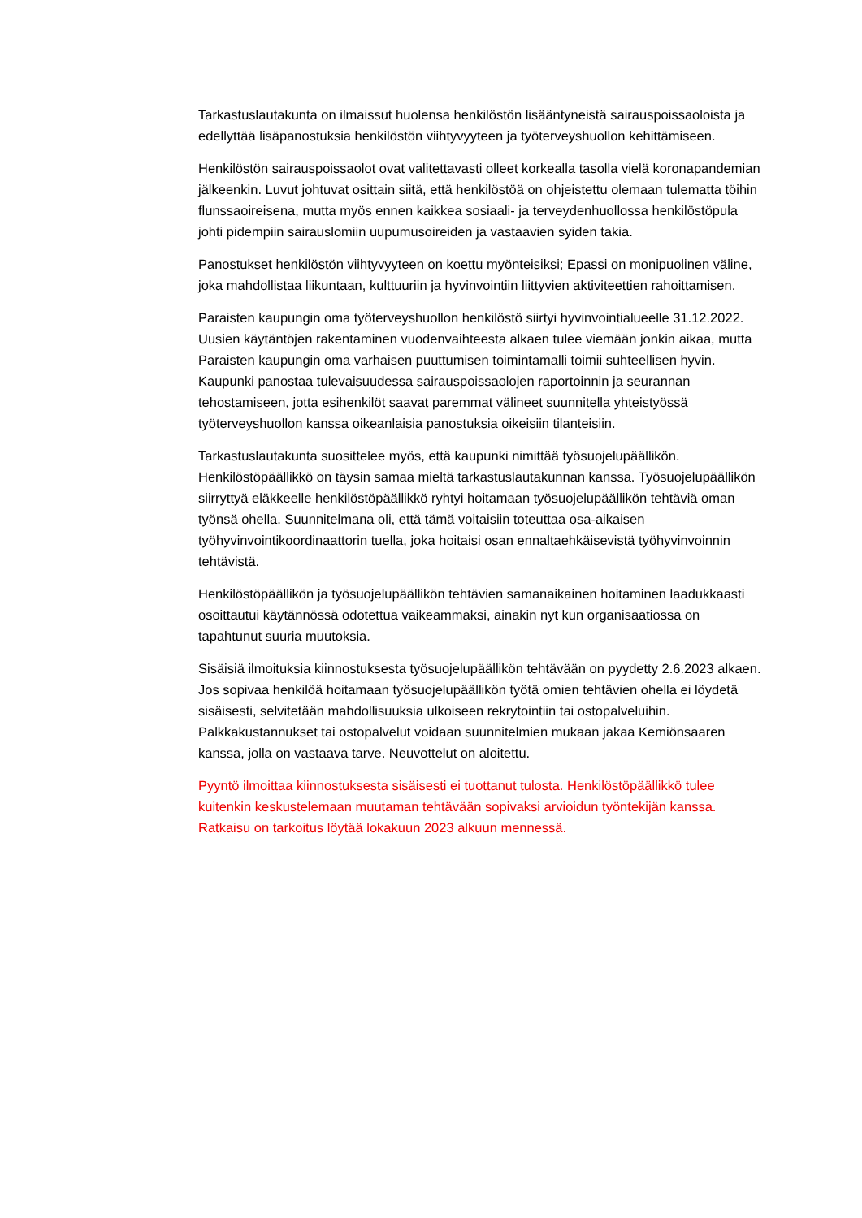Tarkastuslautakunta on ilmaissut huolensa henkilöstön lisääntyneistä sairauspoissaoloista ja edellyttää lisäpanostuksia henkilöstön viihtyvyyteen ja työterveyshuollon kehittämiseen.
Henkilöstön sairauspoissaolot ovat valitettavasti olleet korkealla tasolla vielä koronapandemian jälkeenkin. Luvut johtuvat osittain siitä, että henkilöstöä on ohjeistettu olemaan tulematta töihin flunssaoireisena, mutta myös ennen kaikkea sosiaali- ja terveydenhuollossa henkilöstöpula johti pidempiin sairauslomiin uupumusoireiden ja vastaavien syiden takia.
Panostukset henkilöstön viihtyvyyteen on koettu myönteisiksi; Epassi on monipuolinen väline, joka mahdollistaa liikuntaan, kulttuuriin ja hyvinvointiin liittyvien aktiviteettien rahoittamisen.
Paraisten kaupungin oma työterveyshuollon henkilöstö siirtyi hyvinvointialueelle 31.12.2022. Uusien käytäntöjen rakentaminen vuodenvaihteesta alkaen tulee viemään jonkin aikaa, mutta Paraisten kaupungin oma varhaisen puuttumisen toimintamalli toimii suhteellisen hyvin. Kaupunki panostaa tulevaisuudessa sairauspoissaolojen raportoinnin ja seurannan tehostamiseen, jotta esihenkilöt saavat paremmat välineet suunnitella yhteistyössä työterveyshuollon kanssa oikeanlaisia panostuksia oikeisiin tilanteisiin.
Tarkastuslautakunta suosittelee myös, että kaupunki nimittää työsuojelupäällikön. Henkilöstöpäällikkö on täysin samaa mieltä tarkastuslautakunnan kanssa. Työsuojelupäällikön siirryttyä eläkkeelle henkilöstöpäällikkö ryhtyi hoitamaan työsuojelupäällikön tehtäviä oman työnsä ohella. Suunnitelmana oli, että tämä voitaisiin toteuttaa osa-aikaisen työhyvinvointikoordinaattorin tuella, joka hoitaisi osan ennaltaehkäisevistä työhyvinvoinnin tehtävistä.
Henkilöstöpäällikön ja työsuojelupäällikön tehtävien samanaikainen hoitaminen laadukkaasti osoittautui käytännössä odotettua vaikeammaksi, ainakin nyt kun organisaatiossa on tapahtunut suuria muutoksia.
Sisäisiä ilmoituksia kiinnostuksesta työsuojelupäällikön tehtävään on pyydetty 2.6.2023 alkaen. Jos sopivaa henkilöä hoitamaan työsuojelupäällikön työtä omien tehtävien ohella ei löydetä sisäisesti, selvitetään mahdollisuuksia ulkoiseen rekrytointiin tai ostopalveluihin. Palkkakustannukset tai ostopalvelut voidaan suunnitelmien mukaan jakaa Kemiönsaaren kanssa, jolla on vastaava tarve. Neuvottelut on aloitettu.
Pyyntö ilmoittaa kiinnostuksesta sisäisesti ei tuottanut tulosta. Henkilöstöpäällikkö tulee kuitenkin keskustelemaan muutaman tehtävään sopivaksi arvioidun työntekijän kanssa. Ratkaisu on tarkoitus löytää lokakuun 2023 alkuun mennessä.